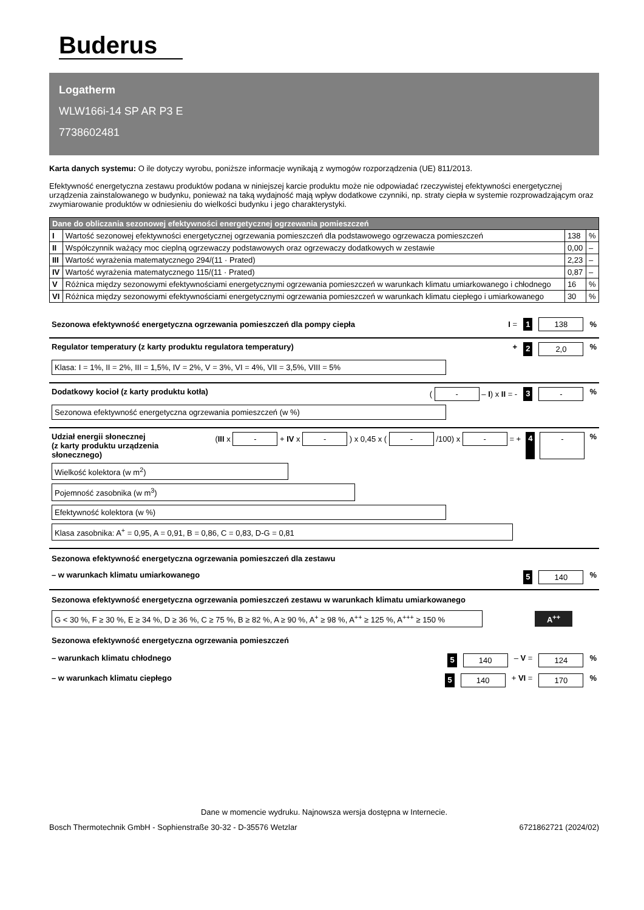Buderus
Logatherm
WLW166i-14 SP AR P3 E
7738602481
Karta danych systemu: O ile dotyczy wyrobu, poniższe informacje wynikają z wymogów rozporządzenia (UE) 811/2013.
Efektywność energetyczna zestawu produktów podana w niniejszej karcie produktu może nie odpowiadać rzeczywistej efektywności energetycznej urządzenia zainstalowanego w budynku, ponieważ na taką wydajność mają wpływ dodatkowe czynniki, np. straty ciepła w systemie rozprowadzającym oraz zwymiarowanie produktów w odniesieniu do wielkości budynku i jego charakterystyki.
| Dane do obliczania sezonowej efektywności energetycznej ogrzewania pomieszczeń | | | |
| --- | --- | --- | --- |
| I | Wartość sezonowej efektywności energetycznej ogrzewania pomieszczeń dla podstawowego ogrzewacza pomieszczeń | 138 | % |
| II | Współczynnik ważący moc cieplną ogrzewaczy podstawowych oraz ogrzewaczy dodatkowych w zestawie | 0,00 | – |
| III | Wartość wyrażenia matematycznego 294/(11 · Prated) | 2,23 | – |
| IV | Wartość wyrażenia matematycznego 115/(11 · Prated) | 0,87 | – |
| V | Różnica między sezonowymi efektywnościami energetycznymi ogrzewania pomieszczeń w warunkach klimatu umiarkowanego i chłodnego | 16 | % |
| VI | Różnica między sezonowymi efektywnościami energetycznymi ogrzewania pomieszczeń w warunkach klimatu ciepłego i umiarkowanego | 30 | % |
Sezonowa efektywność energetyczna ogrzewania pomieszczeń dla pompy ciepła I = 1 138%
Regulator temperatury (z karty produktu regulatora temperatury) + 2 2,0%
Klasa: I = 1%, II = 2%, III = 1,5%, IV = 2%, V = 3%, VI = 4%, VII = 3,5%, VIII = 5%
Dodatkowy kocioł (z karty produktu kotła) ( - – I) x II = - 3 -%
Sezonowa efektywność energetyczna ogrzewania pomieszczeń (w %)
Udział energii słonecznej
(z karty produktu urządzenia słonecznego) (III x - + IV x - ) x 0,45 x ( - /100) x - = + 4 -%
Wielkość kolektora (w m<sup>2</sup>)
Pojemność zasobnika (w m<sup>3</sup>)
Efektywność kolektora (w %)
Klasa zasobnika: A<sup>+</sup> = 0,95, A = 0,91, B = 0,86, C = 0,83, D-G = 0,81
Sezonowa efektywność energetyczna ogrzewania pomieszczeń dla zestawu
– w warunkach klimatu umiarkowanego 5 140%
Sezonowa efektywność energetyczna ogrzewania pomieszczeń zestawu w warunkach klimatu umiarkowanego
G < 30 %, F ≥ 30 %, E ≥ 34 %, D ≥ 36 %, C ≥ 75 %, B ≥ 82 %, A ≥ 90 %, A<sup>+</sup> ≥ 98 %, A<sup>++</sup> ≥ 125 %, A<sup>+++</sup> ≥ 150 %
A<sup>++</sup>
Sezonowa efektywność energetyczna ogrzewania pomieszczeń
– warunkach klimatu chłodnego 5 140 – V = 124%
– w warunkach klimatu ciepłego 5 140 + VI = 170%
Dane w momencie wydruku. Najnowsza wersja dostępna w Internecie.
Bosch Thermotechnik GmbH - Sophienstraße 30-32 - D-35576 Wetzlar 6721862721 (2024/02)